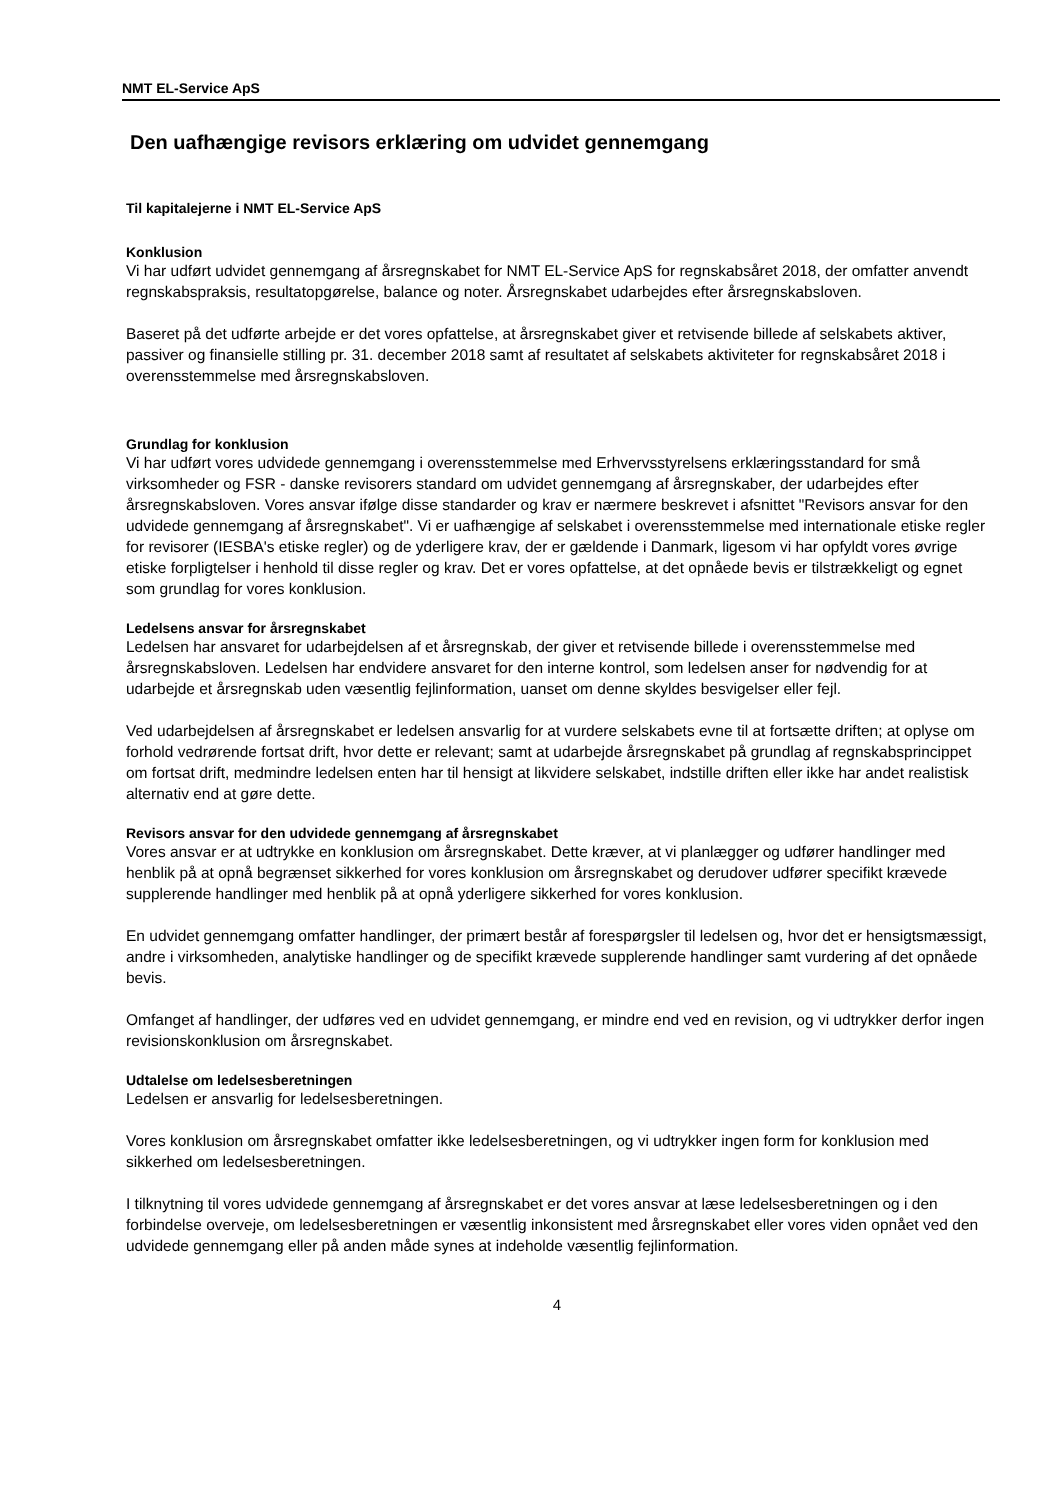NMT EL-Service ApS
Den uafhængige revisors erklæring om udvidet gennemgang
Til kapitalejerne i NMT EL-Service ApS
Konklusion
Vi har udført udvidet gennemgang af årsregnskabet for NMT EL-Service ApS for regnskabsåret 2018, der omfatter anvendt regnskabspraksis, resultatopgørelse, balance og noter. Årsregnskabet udarbejdes efter årsregnskabsloven.
Baseret på det udførte arbejde er det vores opfattelse, at årsregnskabet giver et retvisende billede af selskabets aktiver, passiver og finansielle stilling pr. 31. december 2018 samt af resultatet af selskabets aktiviteter for regnskabsåret 2018 i overensstemmelse med årsregnskabsloven.
Grundlag for konklusion
Vi har udført vores udvidede gennemgang i overensstemmelse med Erhvervsstyrelsens erklæringsstandard for små virksomheder og FSR - danske revisorers standard om udvidet gennemgang af årsregnskaber, der udarbejdes efter årsregnskabsloven. Vores ansvar ifølge disse standarder og krav er nærmere beskrevet i afsnittet "Revisors ansvar for den udvidede gennemgang af årsregnskabet". Vi er uafhængige af selskabet i overensstemmelse med internationale etiske regler for revisorer (IESBA's etiske regler) og de yderligere krav, der er gældende i Danmark, ligesom vi har opfyldt vores øvrige etiske forpligtelser i henhold til disse regler og krav. Det er vores opfattelse, at det opnåede bevis er tilstrækkeligt og egnet som grundlag for vores konklusion.
Ledelsens ansvar for årsregnskabet
Ledelsen har ansvaret for udarbejdelsen af et årsregnskab, der giver et retvisende billede i overensstemmelse med årsregnskabsloven. Ledelsen har endvidere ansvaret for den interne kontrol, som ledelsen anser for nødvendig for at udarbejde et årsregnskab uden væsentlig fejlinformation, uanset om denne skyldes besvigelser eller fejl.
Ved udarbejdelsen af årsregnskabet er ledelsen ansvarlig for at vurdere selskabets evne til at fortsætte driften; at oplyse om forhold vedrørende fortsat drift, hvor dette er relevant; samt at udarbejde årsregnskabet på grundlag af regnskabsprincippet om fortsat drift, medmindre ledelsen enten har til hensigt at likvidere selskabet, indstille driften eller ikke har andet realistisk alternativ end at gøre dette.
Revisors ansvar for den udvidede gennemgang af årsregnskabet
Vores ansvar er at udtrykke en konklusion om årsregnskabet. Dette kræver, at vi planlægger og udfører handlinger med henblik på at opnå begrænset sikkerhed for vores konklusion om årsregnskabet og derudover udfører specifikt krævede supplerende handlinger med henblik på at opnå yderligere sikkerhed for vores konklusion.
En udvidet gennemgang omfatter handlinger, der primært består af forespørgsler til ledelsen og, hvor det er hensigtsmæssigt, andre i virksomheden, analytiske handlinger og de specifikt krævede supplerende handlinger samt vurdering af det opnåede bevis.
Omfanget af handlinger, der udføres ved en udvidet gennemgang, er mindre end ved en revision, og vi udtrykker derfor ingen revisionskonklusion om årsregnskabet.
Udtalelse om ledelsesberetningen
Ledelsen er ansvarlig for ledelsesberetningen.
Vores konklusion om årsregnskabet omfatter ikke ledelsesberetningen, og vi udtrykker ingen form for konklusion med sikkerhed om ledelsesberetningen.
I tilknytning til vores udvidede gennemgang af årsregnskabet er det vores ansvar at læse ledelsesberetningen og i den forbindelse overveje, om ledelsesberetningen er væsentlig inkonsistent med årsregnskabet eller vores viden opnået ved den udvidede gennemgang eller på anden måde synes at indeholde væsentlig fejlinformation.
4